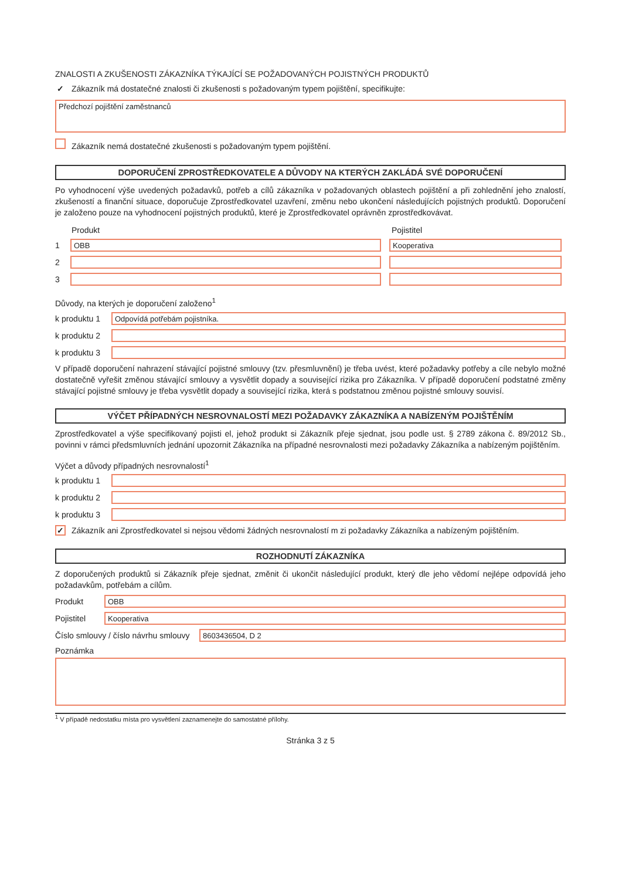ZNALOSTI A ZKUŠENOSTI ZÁKAZNÍKA TÝKAJÍCÍ SE POŽADOVANÝCH POJISTNÝCH PRODUKTŮ
✓ Zákazník má dostatečné znalosti či zkušenosti s požadovaným typem pojištění, specifikujte:
Předchozí pojištění zaměstnanců
Zákazník nemá dostatečné zkušenosti s požadovaným typem pojištění.
DOPORUČENÍ ZPROSTŘEDKOVATELE A DŮVODY NA KTERÝCH ZAKLÁDÁ SVÉ DOPORUČENÍ
Po vyhodnocení výše uvedených požadavků, potřeb a cílů zákazníka v požadovaných oblastech pojištění a při zohlednění jeho znalostí, zkušeností a finanční situace, doporučuje Zprostředkovatel uzavření, změnu nebo ukončení následujících pojistných produktů. Doporučení je založeno pouze na vyhodnocení pojistných produktů, které je Zprostředkovatel oprávněn zprostředkovávat.
Produkt Pojistitel
1
OBB Kooperativa
2
3
Důvody, na kterých je doporučení založeno<sup>1</sup>
k produktu 1
Odpovídá potřebám pojistníka.
k produktu 2
k produktu 3
V případě doporučení nahrazení stávající pojistné smlouvy (tzv. přesmluvnění) je třeba uvést, které požadavky potřeby a cíle nebylo možné dostatečně vyřešit změnou stávající smlouvy a vysvětlit dopady a související rizika pro Zákazníka. V případě doporučení podstatné změny stávající pojistné smlouvy je třeba vysvětlit dopady a související rizika, která s podstatnou změnou pojistné smlouvy souvisí.
VÝČET PŘÍPADNÝCH NESROVNALOSTÍ MEZI POŽADAVKY ZÁKAZNÍKA A NABÍZENÝM POJIŠTĚNÍM
Zprostředkovatel a výše specifikovaný pojisti el, jehož produkt si Zákazník přeje sjednat, jsou podle ust. § 2789 zákona č. 89/2012 Sb., povinni v rámci předsmluvních jednání upozornit Zákazníka na případné nesrovnalosti mezi požadavky Zákazníka a nabízeným pojištěním.
Výčet a důvody případných nesrovnalostí<sup>1</sup>
k produktu 1
k produktu 2
k produktu 3
✓ Zákazník ani Zprostředkovatel si nejsou vědomi žádných nesrovnalostí m zi požadavky Zákazníka a nabízeným pojištěním.
ROZHODNUTÍ ZÁKAZNÍKA
Z doporučených produktů si Zákazník přeje sjednat, změnit či ukončit následující produkt, který dle jeho vědomí nejlépe odpovídá jeho požadavkům, potřebám a cílům.
Produkt
OBB
Pojistitel
Kooperativa
Číslo smlouvy / číslo návrhu smlouvy
8603436504, D 2
Poznámka
<sup>1</sup> V případě nedostatku místa pro vysvětlení zaznamenejte do samostatné přílohy.
Stránka 3 z 5